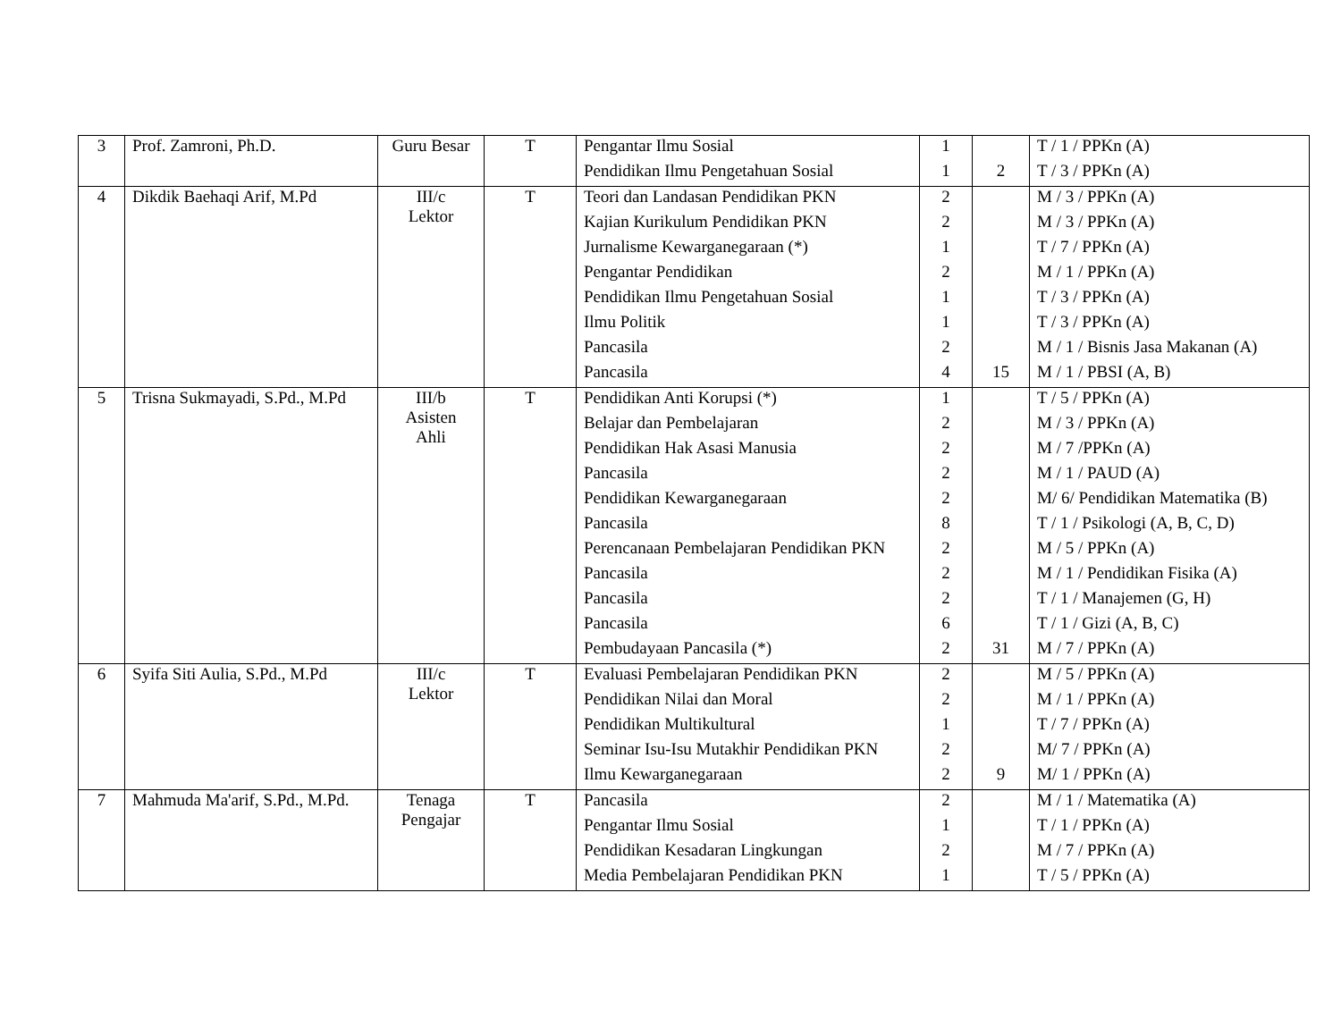| 3 | Prof. Zamroni, Ph.D. | Guru Besar | T | Pengantar Ilmu Sosial | 1 | | T / 1 / PPKn (A) |
| | | | | Pendidikan Ilmu Pengetahuan Sosial | 1 | 2 | T / 3 / PPKn (A) |
| 4 | Dikdik Baehaqi Arif, M.Pd | III/c Lektor | T | Teori dan Landasan Pendidikan PKN | 2 | | M / 3 / PPKn (A) |
| | | | | Kajian Kurikulum Pendidikan PKN | 2 | | M / 3 / PPKn (A) |
| | | | | Jurnalisme Kewarganegaraan (*) | 1 | | T / 7 / PPKn (A) |
| | | | | Pengantar Pendidikan | 2 | | M / 1 / PPKn (A) |
| | | | | Pendidikan Ilmu Pengetahuan Sosial | 1 | | T / 3 / PPKn (A) |
| | | | | Ilmu Politik | 1 | | T / 3 / PPKn (A) |
| | | | | Pancasila | 2 | | M / 1 / Bisnis Jasa Makanan (A) |
| | | | | Pancasila | 4 | 15 | M / 1 / PBSI (A, B) |
| 5 | Trisna Sukmayadi, S.Pd., M.Pd | III/b Asisten Ahli | T | Pendidikan Anti Korupsi (*) | 1 | | T / 5 / PPKn (A) |
| | | | | Belajar dan Pembelajaran | 2 | | M / 3 / PPKn (A) |
| | | | | Pendidikan Hak Asasi Manusia | 2 | | M / 7 /PPKn (A) |
| | | | | Pancasila | 2 | | M / 1 / PAUD (A) |
| | | | | Pendidikan Kewarganegaraan | 2 | | M/ 6/ Pendidikan Matematika (B) |
| | | | | Pancasila | 8 | | T / 1 / Psikologi (A, B, C, D) |
| | | | | Perencanaan Pembelajaran Pendidikan PKN | 2 | | M / 5 / PPKn (A) |
| | | | | Pancasila | 2 | | M / 1 / Pendidikan Fisika (A) |
| | | | | Pancasila | 2 | | T / 1 / Manajemen (G, H) |
| | | | | Pancasila | 6 | | T / 1 / Gizi (A, B, C) |
| | | | | Pembudayaan Pancasila (*) | 2 | 31 | M / 7 / PPKn (A) |
| 6 | Syifa Siti Aulia, S.Pd., M.Pd | III/c Lektor | T | Evaluasi Pembelajaran Pendidikan PKN | 2 | | M / 5 / PPKn (A) |
| | | | | Pendidikan Nilai dan Moral | 2 | | M / 1 / PPKn (A) |
| | | | | Pendidikan Multikultural | 1 | | T / 7 / PPKn (A) |
| | | | | Seminar Isu-Isu Mutakhir Pendidikan PKN | 2 | | M/ 7 / PPKn (A) |
| | | | | Ilmu Kewarganegaraan | 2 | 9 | M/ 1 / PPKn (A) |
| 7 | Mahmuda Ma'arif, S.Pd., M.Pd. | Tenaga Pengajar | T | Pancasila | 2 | | M / 1 / Matematika (A) |
| | | | | Pengantar Ilmu Sosial | 1 | | T / 1 / PPKn (A) |
| | | | | Pendidikan Kesadaran Lingkungan | 2 | | M / 7 / PPKn (A) |
| | | | | Media Pembelajaran Pendidikan PKN | 1 | | T / 5 / PPKn (A) |